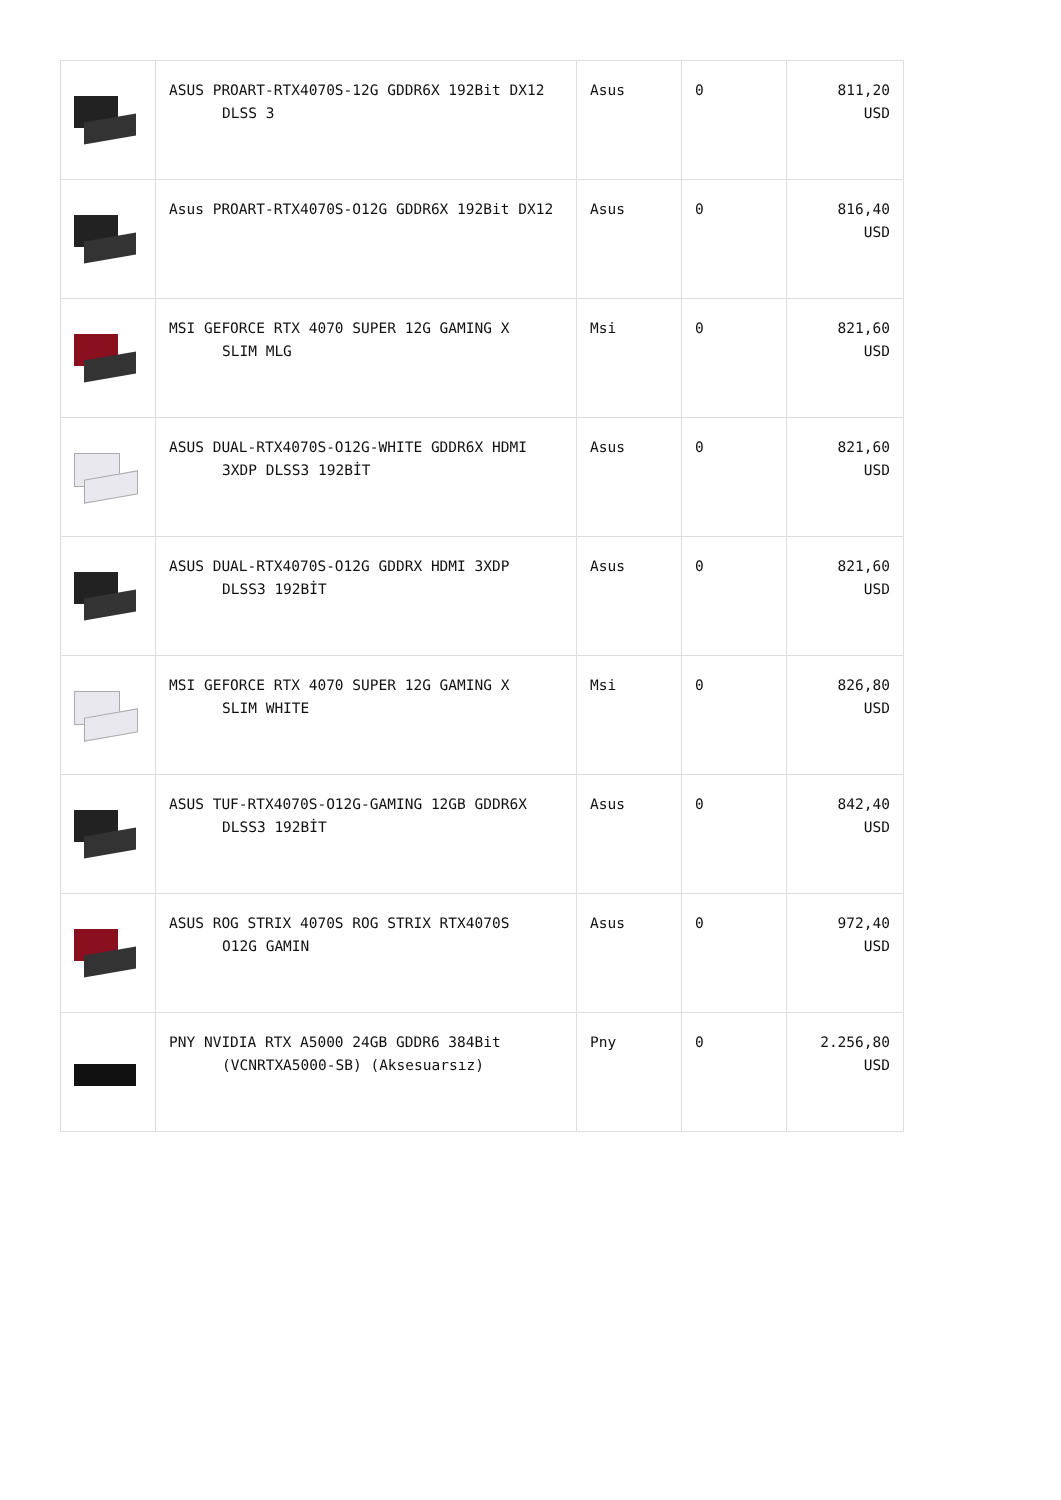| | ASUS PROART-RTX4070S-12G GDDR6X 192Bit DX12 DLSS 3 | Asus | 0 | 811,20 USD |
| | Asus PROART-RTX4070S-O12G GDDR6X 192Bit DX12 | Asus | 0 | 816,40 USD |
| | MSI GEFORCE RTX 4070 SUPER 12G GAMING X SLIM MLG | Msi | 0 | 821,60 USD |
| | ASUS DUAL-RTX4070S-O12G-WHITE GDDR6X HDMI 3XDP DLSS3 192BİT | Asus | 0 | 821,60 USD |
| | ASUS DUAL-RTX4070S-O12G GDDRX HDMI 3XDP DLSS3 192BİT | Asus | 0 | 821,60 USD |
| | MSI GEFORCE RTX 4070 SUPER 12G GAMING X SLIM WHITE | Msi | 0 | 826,80 USD |
| | ASUS TUF-RTX4070S-O12G-GAMING 12GB GDDR6X DLSS3 192BİT | Asus | 0 | 842,40 USD |
| | ASUS ROG STRIX 4070S ROG STRIX RTX4070S O12G GAMIN | Asus | 0 | 972,40 USD |
| | PNY NVIDIA RTX A5000 24GB GDDR6 384Bit (VCNRTXA5000-SB) (Aksesuarsız) | Pny | 0 | 2.256,80 USD |